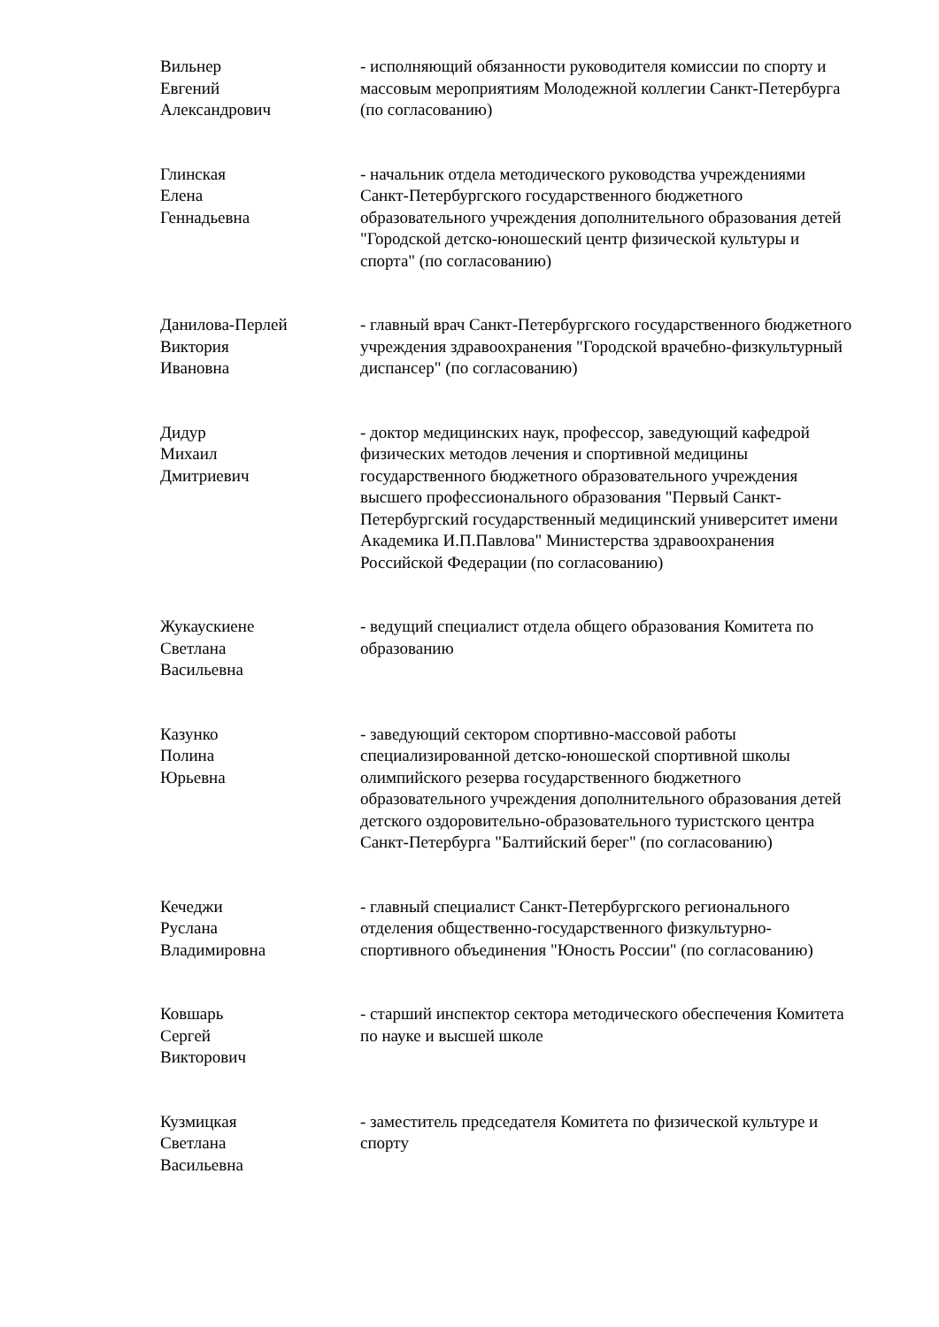| Вильнер Евгений Александрович | - исполняющий обязанности руководителя комиссии по спорту и массовым мероприятиям Молодежной коллегии Санкт-Петербурга (по согласованию) |
| Глинская Елена Геннадьевна | - начальник отдела методического руководства учреждениями Санкт-Петербургского государственного бюджетного образовательного учреждения дополнительного образования детей "Городской детско-юношеский центр физической культуры и спорта" (по согласованию) |
| Данилова-Перлей Виктория Ивановна | - главный врач Санкт-Петербургского государственного бюджетного учреждения здравоохранения "Городской врачебно-физкультурный диспансер" (по согласованию) |
| Дидур Михаил Дмитриевич | - доктор медицинских наук, профессор, заведующий кафедрой физических методов лечения и спортивной медицины государственного бюджетного образовательного учреждения высшего профессионального образования "Первый Санкт-Петербургский государственный медицинский университет имени Академика И.П.Павлова" Министерства здравоохранения Российской Федерации (по согласованию) |
| Жукаускиене Светлана Васильевна | - ведущий специалист отдела общего образования Комитета по образованию |
| Казунко Полина Юрьевна | - заведующий сектором спортивно-массовой работы специализированной детско-юношеской спортивной школы олимпийского резерва государственного бюджетного образовательного учреждения дополнительного образования детей детского оздоровительно-образовательного туристского центра Санкт-Петербурга "Балтийский берег" (по согласованию) |
| Кечеджи Руслана Владимировна | - главный специалист Санкт-Петербургского регионального отделения общественно-государственного физкультурно-спортивного объединения "Юность России" (по согласованию) |
| Ковшарь Сергей Викторович | - старший инспектор сектора методического обеспечения Комитета по науке и высшей школе |
| Кузмицкая Светлана Васильевна | - заместитель председателя Комитета по физической культуре и спорту |